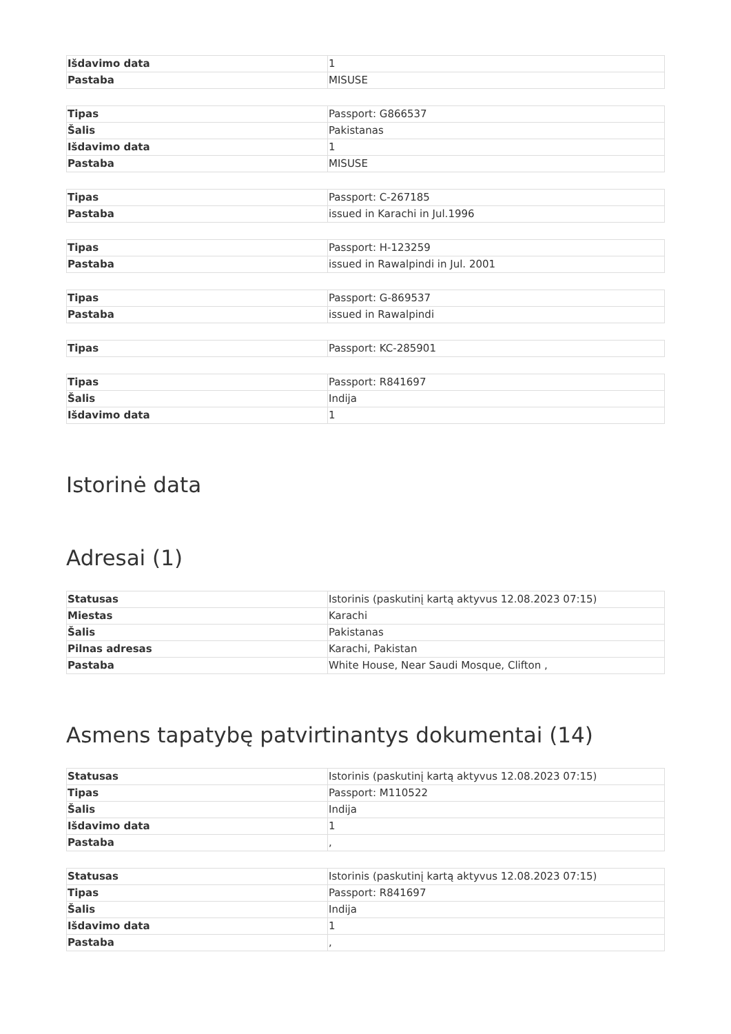| Išdavimo data | 1 |
| Pastaba | MISUSE |
| Tipas | Passport: G866537 |
| Šalis | Pakistanas |
| Išdavimo data | 1 |
| Pastaba | MISUSE |
| Tipas | Passport: C-267185 |
| Pastaba | issued in Karachi in Jul.1996 |
| Tipas | Passport: H-123259 |
| Pastaba | issued in Rawalpindi in Jul. 2001 |
| Tipas | Passport: G-869537 |
| Pastaba | issued in Rawalpindi |
| Tipas | Passport: KC-285901 |
| Tipas | Passport: R841697 |
| Šalis | Indija |
| Išdavimo data | 1 |
Istorinė data
Adresai (1)
| Statusas | Istorinis (paskutinį kartą aktyvus 12.08.2023 07:15) |
| Miestas | Karachi |
| Šalis | Pakistanas |
| Pilnas adresas | Karachi, Pakistan |
| Pastaba | White House, Near Saudi Mosque, Clifton , |
Asmens tapatybę patvirtinantys dokumentai (14)
| Statusas | Istorinis (paskutinį kartą aktyvus 12.08.2023 07:15) |
| Tipas | Passport: M110522 |
| Šalis | Indija |
| Išdavimo data | 1 |
| Pastaba | , |
| Statusas | Istorinis (paskutinį kartą aktyvus 12.08.2023 07:15) |
| Tipas | Passport: R841697 |
| Šalis | Indija |
| Išdavimo data | 1 |
| Pastaba | , |